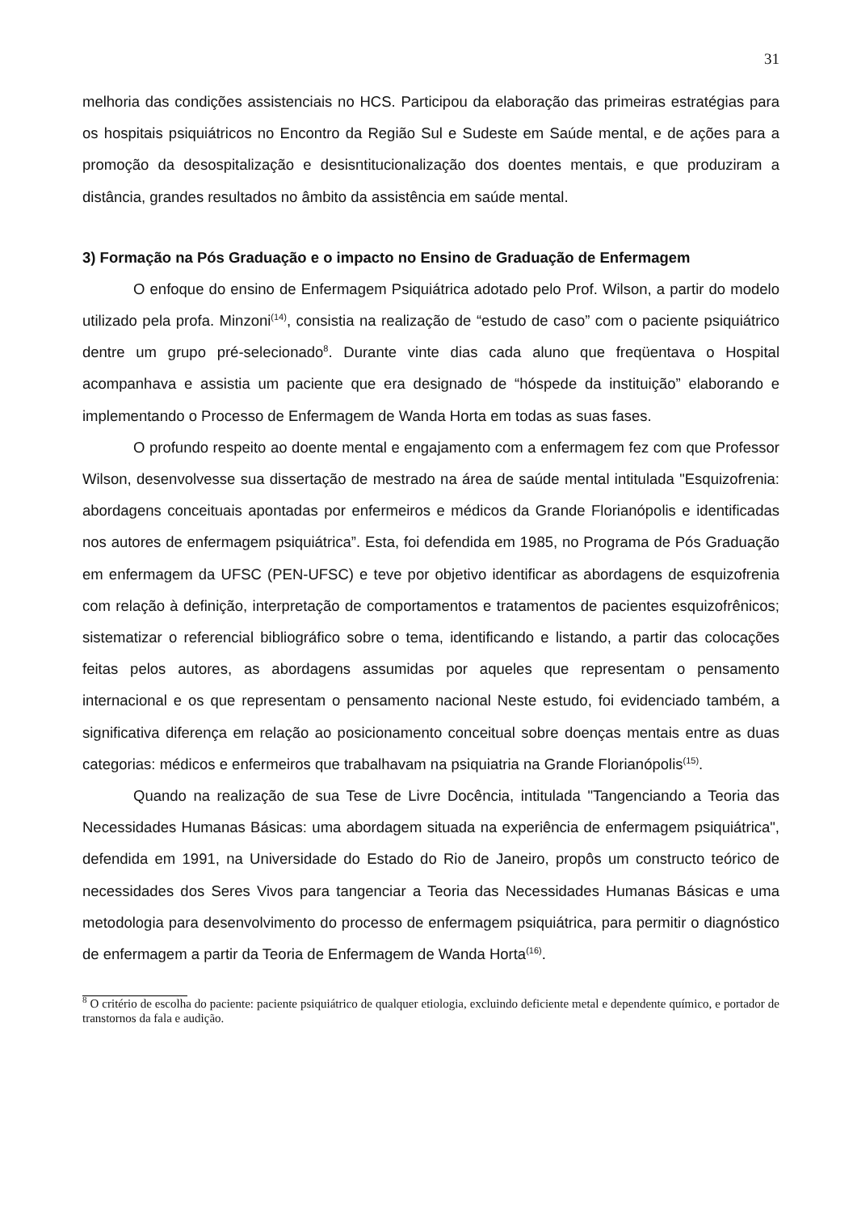31
melhoria das condições assistenciais no HCS. Participou da elaboração das primeiras estratégias para os hospitais psiquiátricos no Encontro da Região Sul e Sudeste em Saúde mental, e de ações para a promoção da desospitalização e desisntitucionalização dos doentes mentais, e que produziram a distância, grandes resultados no âmbito da assistência em saúde mental.
3) Formação na Pós Graduação e o impacto no Ensino de Graduação de Enfermagem
O enfoque do ensino de Enfermagem Psiquiátrica adotado pelo Prof. Wilson, a partir do modelo utilizado pela profa. Minzoni<sup>(14)</sup>, consistia na realização de “estudo de caso” com o paciente psiquiátrico dentre um grupo pré-selecionado<sup>8</sup>. Durante vinte dias cada aluno que freqüentava o Hospital acompanhava e assistia um paciente que era designado de “hóspede da instituição” elaborando e implementando o Processo de Enfermagem de Wanda Horta em todas as suas fases.
O profundo respeito ao doente mental e engajamento com a enfermagem fez com que Professor Wilson, desenvolvesse sua dissertação de mestrado na área de saúde mental intitulada "Esquizofrenia: abordagens conceituais apontadas por enfermeiros e médicos da Grande Florianópolis e identificadas nos autores de enfermagem psiquiátrica”. Esta, foi defendida em 1985, no Programa de Pós Graduação em enfermagem da UFSC (PEN-UFSC) e teve por objetivo identificar as abordagens de esquizofrenia com relação à definição, interpretação de comportamentos e tratamentos de pacientes esquizofrênicos; sistematizar o referencial bibliográfico sobre o tema, identificando e listando, a partir das colocações feitas pelos autores, as abordagens assumidas por aqueles que representam o pensamento internacional e os que representam o pensamento nacional Neste estudo, foi evidenciado também, a significativa diferença em relação ao posicionamento conceitual sobre doenças mentais entre as duas categorias: médicos e enfermeiros que trabalhavam na psiquiatria na Grande Florianópolis<sup>(15)</sup>.
Quando na realização de sua Tese de Livre Docência, intitulada "Tangenciando a Teoria das Necessidades Humanas Básicas: uma abordagem situada na experiência de enfermagem psiquiátrica", defendida em 1991, na Universidade do Estado do Rio de Janeiro, propôs um constructo teórico de necessidades dos Seres Vivos para tangenciar a Teoria das Necessidades Humanas Básicas e uma metodologia para desenvolvimento do processo de enfermagem psiquiátrica, para permitir o diagnóstico de enfermagem a partir da Teoria de Enfermagem de Wanda Horta<sup>(16)</sup>.
<sup>8</sup> O critério de escolha do paciente: paciente psiquiátrico de qualquer etiologia, excluindo deficiente metal e dependente químico, e portador de transtornos da fala e audição.